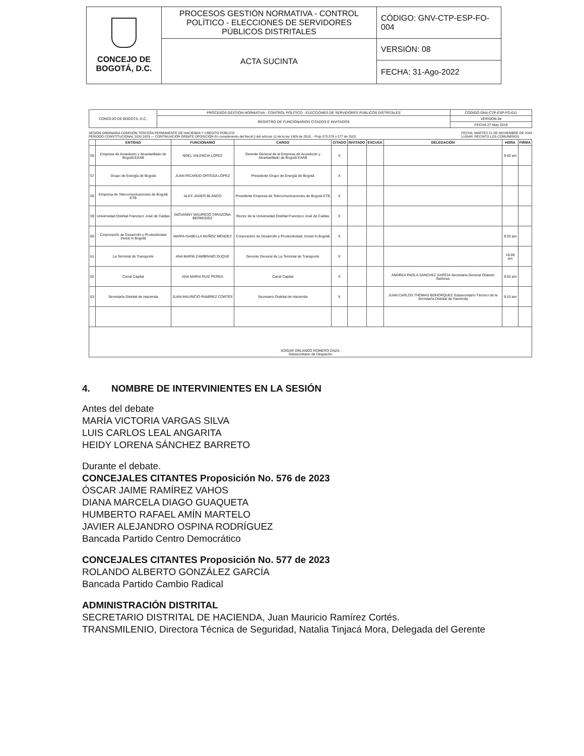| CONCEJO DE BOGOTÁ, D.C. | PROCESOS GESTIÓN NORMATIVA - CONTROL POLÍTICO - ELECCIONES DE SERVIDORES PÚBLICOS DISTRITALES | CÓDIGO: GNV-CTP-ESP-FO-004 |
| | ACTA SUCINTA | VERSIÓN: 08 |
| | | FECHA: 31-Ago-2022 |
| CONCEJO DE BOGOTÁ, D.C. | PROCESOS GESTION NORMATIVA - CONTROL POLÍTICO - ELECCIONES DE SERVIDORES PUBLICOS DISTRITALES | CÓDIGO GNV-CTP-ESP-FO-011 |
| | REGISTRO DE FUNCIONARIOS CITADOS E INVITADOS | VERSIÓN 04 |
| | | FECHA 27 May 2019 |
SESIÓN ORDINARIA COMISIÓN TERCERA PERMANENTE DE HACIENDA Y CREDITO PÚBLICO
PERIODO CONSTITUCIONAL 2020 2023 — CONTINUACION DEBATE OPOSICIÓN En cumplimiento del literal j) del artículo 11 de la ley 1909 de 2018. - Prop 575.576 y 577 de 2023.
FECHA: MARTES 21 DE NOVIEMBRE DE 2023
LUGAR: RECINTO LOS COMUNEROS
| | ENTIDAD | FUNCIONARIO | CARGO | CITADO | INVITADO | EXCUSA | DELEGACIÓN | HORA | FIRMA |
| --- | --- | --- | --- | --- | --- | --- | --- | --- | --- |
| 56 | Empresa de Acueducto y Alcantarillado de Bogotá EAAB | NOEL VALENCIA LÓPEZ | Gerente General de la Empresa de Acueducto y Alcantarillado de Bogotá EAAB | X | | | | 9:40 am | |
| 57 | Grupo de Energía de Bogotá | JUAN RICARDO ORTEGA LÓPEZ | Presidente Grupo de Energía de Bogotá | X | | | | | |
| 58 | Empresa de Telecomunicaciones de Bogotá ETB | ALEX JAVIER BLANCO | Presidente Empresa de Telecomunicaciones de Bogotá ETB | X | | | | | |
| 59 | Universidad Distrital Francisco José de Caldas | GIOVANNY MAURICIO TARAZONA BERMÚDEZ | Rector de la Universidad Distrital Francisco José de Caldas | X | | | | | |
| 60 | Corporación de Desarrollo y Productividad Invest in Bogotá | MARÍA ISABELLA MUÑOZ MÉNDEZ | Corporación de Desarrollo y Productividad, Invest In Bogotá | X | | | | 9:20 am | |
| 61 | La Terminal de Transporte | ANA MARÍA ZAMBRANO DUQUE | Gerente General de La Terminal de Transporte | X | | | | 10:00 am | |
| 62 | Canal Capital | ANA MARIA RUIZ PEREA | Canal Capital | X | | | ANDREA PAOLA SÁNCHEZ GARCÍA Secretaria General Orlando Barbosa | 9:50 am | |
| 63 | Secretaría Distrital de Hacienda | JUAN MAURICIO RAMÍREZ CORTÉS | Secretario Distrital de Hacienda | X | | | JUAN CARLOS THOMAS BOHORQUEZ Subsecretario Técnico de la Secretaría Distrital de Hacienda | 9:10 am | |
| EDGAR ORLANDO ROMERO DAZA Subsecretario de Despacho | | | | | | | | | |
4. NOMBRE DE INTERVINIENTES EN LA SESIÓN
Antes del debate
MARÍA VICTORIA VARGAS SILVA
LUIS CARLOS LEAL ANGARITA
HEIDY LORENA SÁNCHEZ BARRETO
Durante el debate.
CONCEJALES CITANTES Proposición No. 576 de 2023
ÓSCAR JAIME RAMÍREZ VAHOS
DIANA MARCELA DIAGO GUAQUETA
HUMBERTO RAFAEL AMÍN MARTELO
JAVIER ALEJANDRO OSPINA RODRÍGUEZ
Bancada Partido Centro Democrático
CONCEJALES CITANTES Proposición No. 577 de 2023
ROLANDO ALBERTO GONZÁLEZ GARCÍA
Bancada Partido Cambio Radical
ADMINISTRACIÓN DISTRITAL
SECRETARIO DISTRITAL DE HACIENDA, Juan Mauricio Ramírez Cortés.
TRANSMILENIO, Directora Técnica de Seguridad, Natalia Tinjacá Mora, Delegada del Gerente